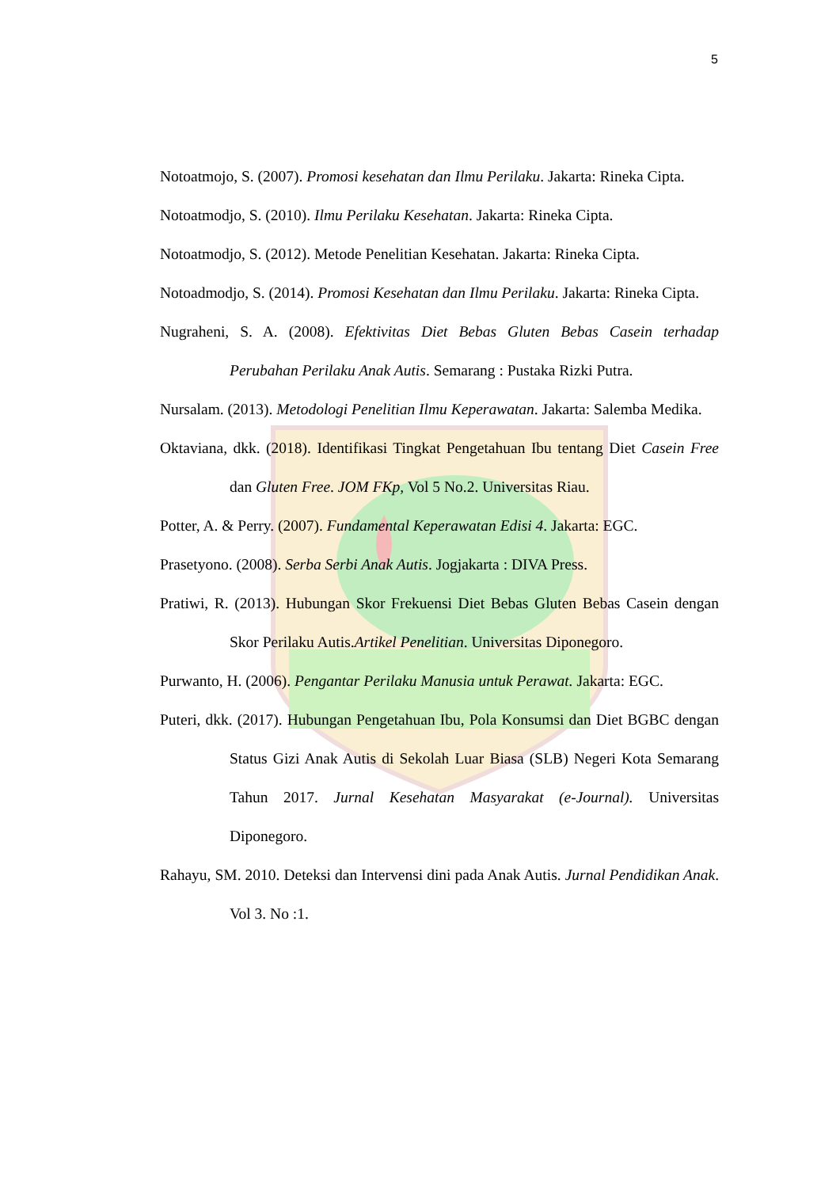5
Notoatmojo, S. (2007). Promosi kesehatan dan Ilmu Perilaku. Jakarta: Rineka Cipta.
Notoatmodjo, S. (2010). Ilmu Perilaku Kesehatan. Jakarta: Rineka Cipta.
Notoatmodjo, S. (2012). Metode Penelitian Kesehatan. Jakarta: Rineka Cipta.
Notoadmodjo, S. (2014). Promosi Kesehatan dan Ilmu Perilaku. Jakarta: Rineka Cipta.
Nugraheni, S. A. (2008). Efektivitas Diet Bebas Gluten Bebas Casein terhadap Perubahan Perilaku Anak Autis. Semarang : Pustaka Rizki Putra.
Nursalam. (2013). Metodologi Penelitian Ilmu Keperawatan. Jakarta: Salemba Medika.
Oktaviana, dkk. (2018). Identifikasi Tingkat Pengetahuan Ibu tentang Diet Casein Free dan Gluten Free. JOM FKp, Vol 5 No.2. Universitas Riau.
Potter, A. & Perry. (2007). Fundamental Keperawatan Edisi 4. Jakarta: EGC.
Prasetyono. (2008). Serba Serbi Anak Autis. Jogjakarta : DIVA Press.
Pratiwi, R. (2013). Hubungan Skor Frekuensi Diet Bebas Gluten Bebas Casein dengan Skor Perilaku Autis.Artikel Penelitian. Universitas Diponegoro.
Purwanto, H. (2006). Pengantar Perilaku Manusia untuk Perawat. Jakarta: EGC.
Puteri, dkk. (2017). Hubungan Pengetahuan Ibu, Pola Konsumsi dan Diet BGBC dengan Status Gizi Anak Autis di Sekolah Luar Biasa (SLB) Negeri Kota Semarang Tahun 2017. Jurnal Kesehatan Masyarakat (e-Journal). Universitas Diponegoro.
Rahayu, SM. 2010. Deteksi dan Intervensi dini pada Anak Autis. Jurnal Pendidikan Anak. Vol 3. No :1.